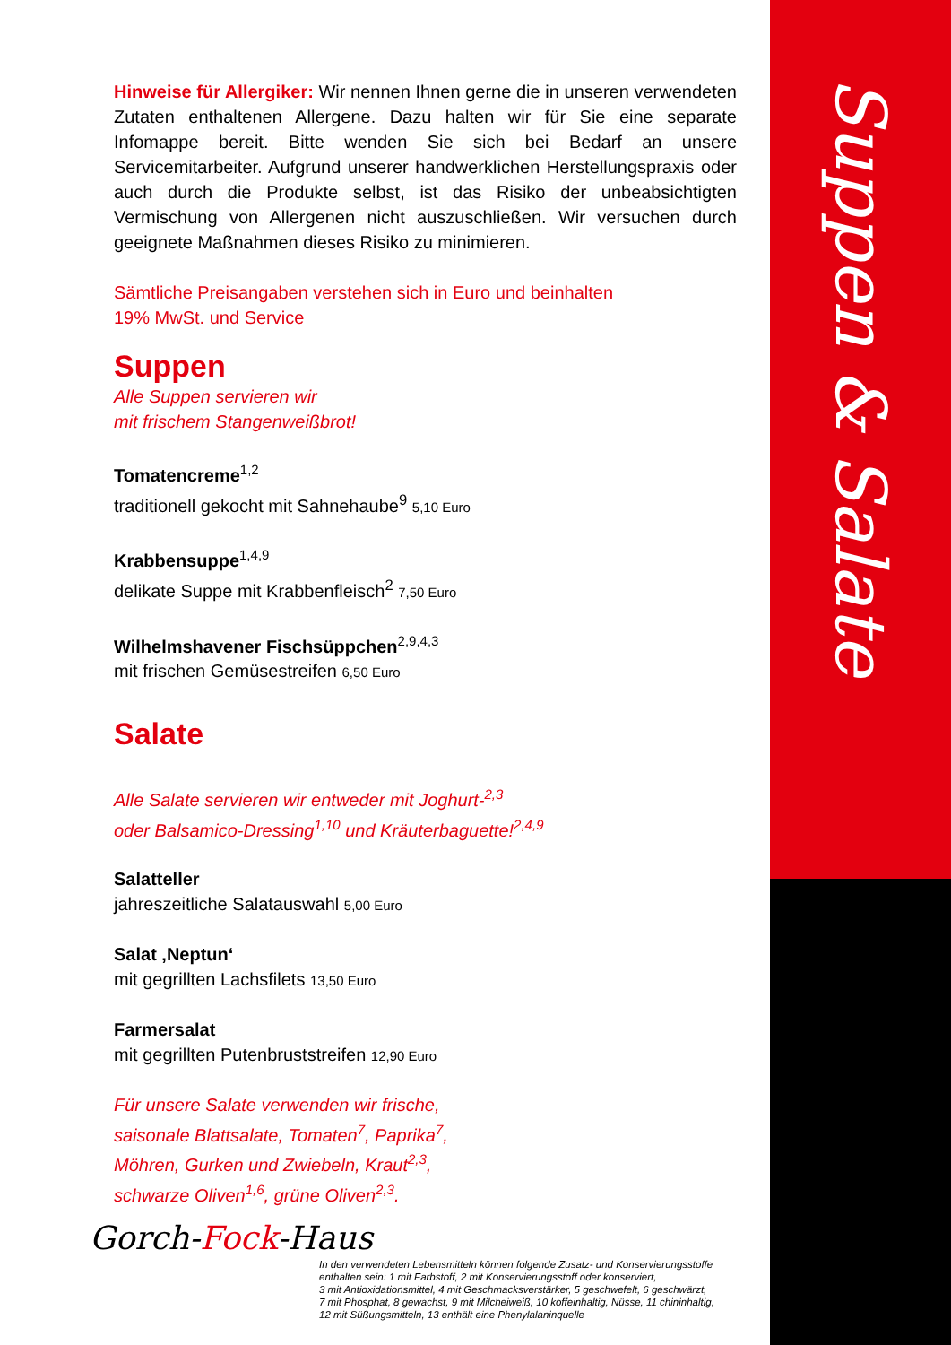Suppen & Salate
Hinweise für Allergiker: Wir nennen Ihnen gerne die in unseren verwendeten Zutaten enthaltenen Allergene. Dazu halten wir für Sie eine separate Infomappe bereit. Bitte wenden Sie sich bei Bedarf an unsere Servicemitarbeiter. Aufgrund unserer handwerklichen Herstellungspraxis oder auch durch die Produkte selbst, ist das Risiko der unbeabsichtigten Vermischung von Allergenen nicht auszuschließen. Wir versuchen durch geeignete Maßnahmen dieses Risiko zu minimieren.
Sämtliche Preisangaben verstehen sich in Euro und beinhalten
19% MwSt. und Service
Suppen
Alle Suppen servieren wir
mit frischem Stangenweißbrot!
Tomatencreme<sup>1,2</sup>
traditionell gekocht mit Sahnehaube<sup>9</sup> 5,10 Euro
Krabbensuppe<sup>1,4,9</sup>
delikate Suppe mit Krabbenfleisch<sup>2</sup> 7,50 Euro
Wilhelmshavener Fischsüppchen<sup>2,9,4,3</sup>
mit frischen Gemüsestreifen 6,50 Euro
Salate
Alle Salate servieren wir entweder mit Joghurt-<sup>2,3</sup>
oder Balsamico-Dressing<sup>1,10</sup> und Kräuterbaguette!<sup>2,4,9</sup>
Salatteller
jahreszeitliche Salatauswahl 5,00 Euro
Salat ‚Neptun‘
mit gegrillten Lachsfilets 13,50 Euro
Farmersalat
mit gegrillten Putenbruststreifen 12,90 Euro
Für unsere Salate verwenden wir frische,
saisonale Blattsalate, Tomaten<sup>7</sup>, Paprika<sup>7</sup>,
Möhren, Gurken und Zwiebeln, Kraut<sup>2,3</sup>,
schwarze Oliven<sup>1,6</sup>, grüne Oliven<sup>2,3</sup>.
Gorch-Fock-Haus
In den verwendeten Lebensmitteln können folgende Zusatz- und Konservierungsstoffe
enthalten sein: 1 mit Farbstoff, 2 mit Konservierungsstoff oder konserviert,
3 mit Antioxidationsmittel, 4 mit Geschmacksverstärker, 5 geschwefelt, 6 geschwärzt,
7 mit Phosphat, 8 gewachst, 9 mit Milcheiweiß, 10 koffeinhaltig, Nüsse, 11 chininhaltig,
12 mit Süßungsmitteln, 13 enthält eine Phenylalaninquelle